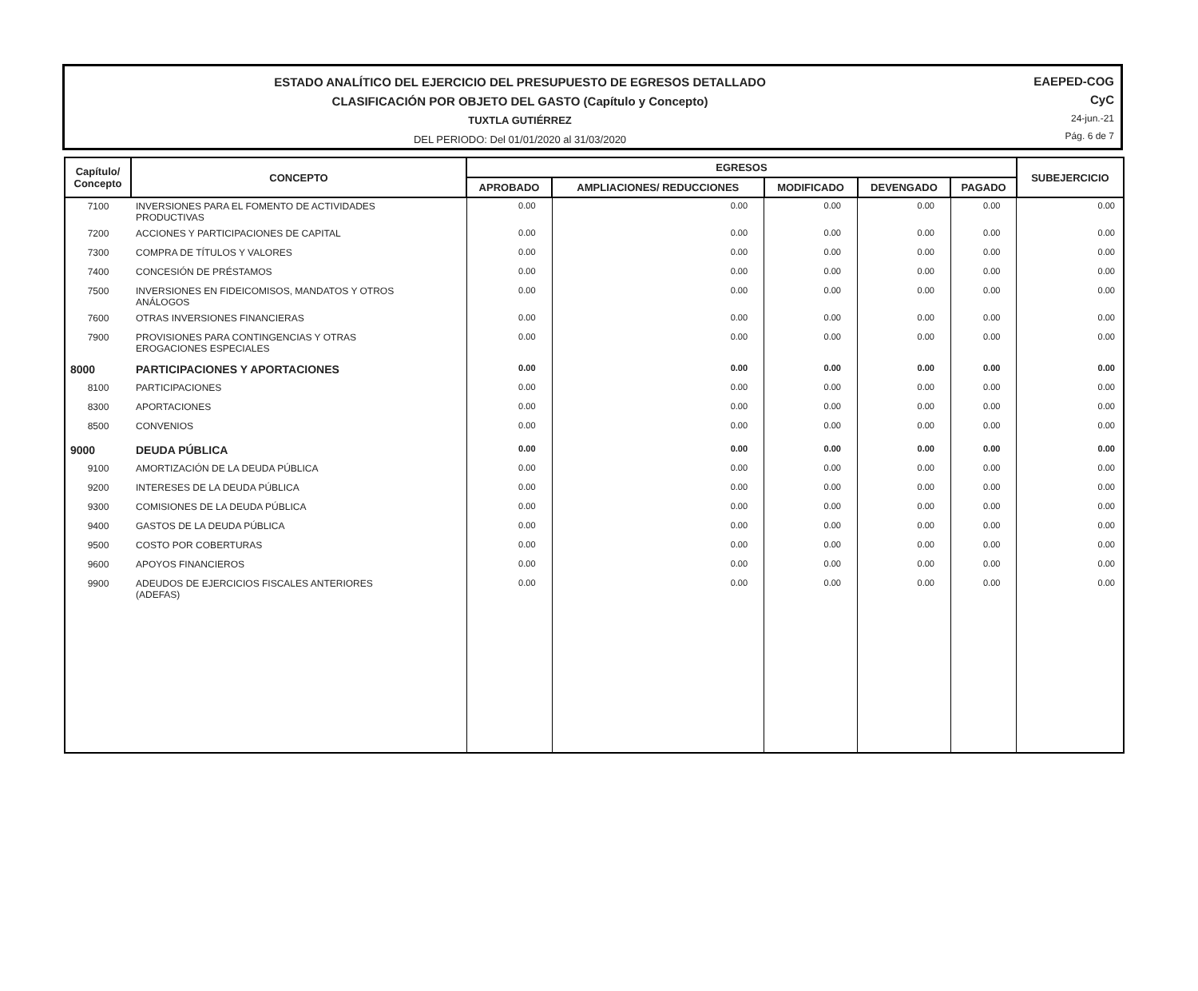ESTADO ANALÍTICO DEL EJERCICIO DEL PRESUPUESTO DE EGRESOS DETALLADO
CLASIFICACIÓN POR OBJETO DEL GASTO (Capítulo y Concepto)
TUXTLA GUTIÉRREZ
DEL PERIODO: Del 01/01/2020 al 31/03/2020
EAEPED-COG
CyC
24-jun.-21
Pág. 6 de 7
| Capítulo/ Concepto | CONCEPTO | EGRESOS | | | | | SUBEJERCICIO |
| --- | --- | --- | --- | --- | --- | --- | --- |
| | | APROBADO | AMPLIACIONES/ REDUCCIONES | MODIFICADO | DEVENGADO | PAGADO | |
| 7100 | INVERSIONES PARA EL FOMENTO DE ACTIVIDADES PRODUCTIVAS | 0.00 | 0.00 | 0.00 | 0.00 | 0.00 | 0.00 |
| 7200 | ACCIONES Y PARTICIPACIONES DE CAPITAL | 0.00 | 0.00 | 0.00 | 0.00 | 0.00 | 0.00 |
| 7300 | COMPRA DE TÍTULOS Y VALORES | 0.00 | 0.00 | 0.00 | 0.00 | 0.00 | 0.00 |
| 7400 | CONCESIÓN DE PRÉSTAMOS | 0.00 | 0.00 | 0.00 | 0.00 | 0.00 | 0.00 |
| 7500 | INVERSIONES EN FIDEICOMISOS, MANDATOS Y OTROS ANÁLOGOS | 0.00 | 0.00 | 0.00 | 0.00 | 0.00 | 0.00 |
| 7600 | OTRAS INVERSIONES FINANCIERAS | 0.00 | 0.00 | 0.00 | 0.00 | 0.00 | 0.00 |
| 7900 | PROVISIONES PARA CONTINGENCIAS Y OTRAS EROGACIONES ESPECIALES | 0.00 | 0.00 | 0.00 | 0.00 | 0.00 | 0.00 |
| 8000 | PARTICIPACIONES Y APORTACIONES | 0.00 | 0.00 | 0.00 | 0.00 | 0.00 | 0.00 |
| 8100 | PARTICIPACIONES | 0.00 | 0.00 | 0.00 | 0.00 | 0.00 | 0.00 |
| 8300 | APORTACIONES | 0.00 | 0.00 | 0.00 | 0.00 | 0.00 | 0.00 |
| 8500 | CONVENIOS | 0.00 | 0.00 | 0.00 | 0.00 | 0.00 | 0.00 |
| 9000 | DEUDA PÚBLICA | 0.00 | 0.00 | 0.00 | 0.00 | 0.00 | 0.00 |
| 9100 | AMORTIZACIÓN DE LA DEUDA PÚBLICA | 0.00 | 0.00 | 0.00 | 0.00 | 0.00 | 0.00 |
| 9200 | INTERESES DE LA DEUDA PÚBLICA | 0.00 | 0.00 | 0.00 | 0.00 | 0.00 | 0.00 |
| 9300 | COMISIONES DE LA DEUDA PÚBLICA | 0.00 | 0.00 | 0.00 | 0.00 | 0.00 | 0.00 |
| 9400 | GASTOS DE LA DEUDA PÚBLICA | 0.00 | 0.00 | 0.00 | 0.00 | 0.00 | 0.00 |
| 9500 | COSTO POR COBERTURAS | 0.00 | 0.00 | 0.00 | 0.00 | 0.00 | 0.00 |
| 9600 | APOYOS FINANCIEROS | 0.00 | 0.00 | 0.00 | 0.00 | 0.00 | 0.00 |
| 9900 | ADEUDOS DE EJERCICIOS FISCALES ANTERIORES (ADEFAS) | 0.00 | 0.00 | 0.00 | 0.00 | 0.00 | 0.00 |